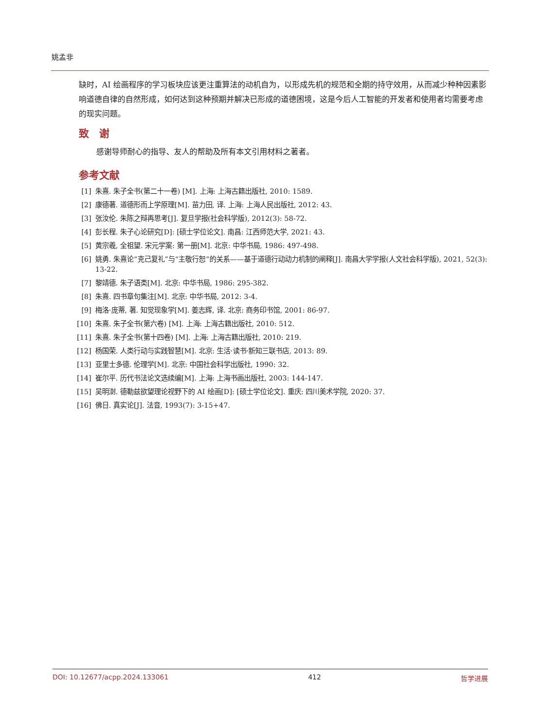姚孟非
缺时，AI 绘画程序的学习板块应该更注重算法的动机自为，以形成先机的规范和全期的持守效用，从而减少种种因素影响道德自律的自然形成，如何达到这种预期并解决已形成的道德困境，这是今后人工智能的开发者和使用者均需要考虑的现实问题。
致　谢
感谢导师耐心的指导、友人的帮助及所有本文引用材料之著者。
参考文献
[1] 朱熹. 朱子全书(第二十一卷) [M]. 上海: 上海古籍出版社, 2010: 1589.
[2] 康德著. 道德形而上学原理[M]. 苗力田, 译. 上海: 上海人民出版社, 2012: 43.
[3] 张汝伦. 朱陈之辩再思考[J]. 复旦学报(社会科学版), 2012(3): 58-72.
[4] 彭长程. 朱子心论研究[D]: [硕士学位论文]. 南昌: 江西师范大学, 2021: 43.
[5] 黄宗羲, 全祖望. 宋元学案: 第一册[M]. 北京: 中华书局, 1986: 497-498.
[6] 姚勇. 朱熹论“克己复礼”与“主敬行恕”的关系——基于道德行动动力机制的阐释[J]. 南昌大学学报(人文社会科学版), 2021, 52(3): 13-22.
[7] 黎靖德. 朱子语类[M]. 北京: 中华书局, 1986: 295-382.
[8] 朱熹. 四书章句集注[M]. 北京: 中华书局, 2012: 3-4.
[9] 梅洛·庞蒂, 著. 知觉现象学[M]. 姜志辉, 译. 北京: 商务印书馆, 2001: 86-97.
[10] 朱熹. 朱子全书(第六卷) [M]. 上海: 上海古籍出版社, 2010: 512.
[11] 朱熹. 朱子全书(第十四卷) [M]. 上海: 上海古籍出版社, 2010: 219.
[12] 杨国荣. 人类行动与实践智慧[M]. 北京: 生活·读书·新知三联书店, 2013: 89.
[13] 亚里士多德. 伦理学[M]. 北京: 中国社会科学出版社, 1990: 32.
[14] 崔尔平. 历代书法论文选续编[M]. 上海: 上海书画出版社, 2003: 144-147.
[15] 吴明澍. 德勒兹欲望理论视野下的 AI 绘画[D]: [硕士学位论文]. 重庆: 四川美术学院, 2020: 37.
[16] 佛日. 真实论[J]. 法音, 1993(7): 3-15+47.
DOI: 10.12677/acpp.2024.133061 412 哲学进展